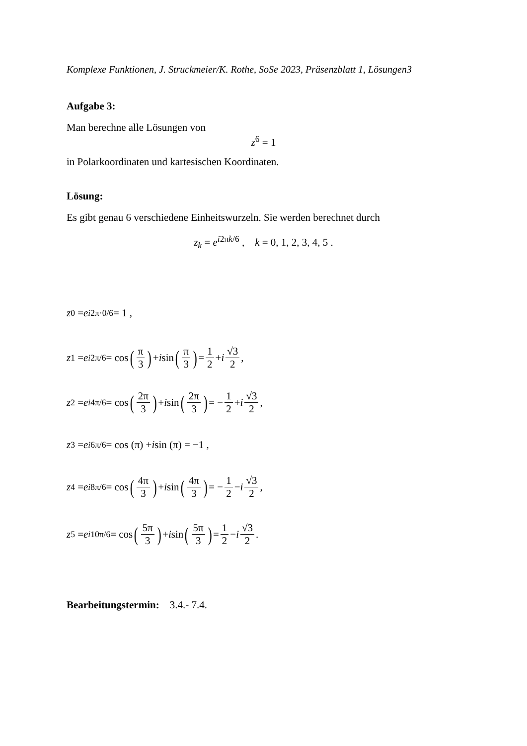Komplexe Funktionen, J. Struckmeier/K. Rothe, SoSe 2023, Präsenzblatt 1, Lösungen3
Aufgabe 3:
Man berechne alle Lösungen von
z<sup>6</sup> = 1
in Polarkoordinaten und kartesischen Koordinaten.
Lösung:
Es gibt genau 6 verschiedene Einheitswurzeln. Sie werden berechnet durch
z<sub>k</sub> = e<sup>i2πk/6</sup> , k = 0, 1, 2, 3, 4, 5 .
z<sub>0</sub> = e<sup>i2π·0/6</sup> = 1 ,
z<sub>1</sub> = e<sup>i2π/6</sup> = cos (π 3) + i sin (π 3) = 1 2 + i √3 2 ,
z<sub>2</sub> = e<sup>i4π/6</sup> = cos (2π 3) + i sin (2π 3) = − 1 2 + i √3 2 ,
z<sub>3</sub> = e<sup>i6π/6</sup> = cos (π) + i sin (π) = −1 ,
z<sub>4</sub> = e<sup>i8π/6</sup> = cos (4π 3) + i sin (4π 3) = − 1 2 − i √3 2 ,
z<sub>5</sub> = e<sup>i10π/6</sup> = cos (5π 3) + i sin (5π 3) = 1 2 − i √3 2 .
Bearbeitungstermin: 3.4.- 7.4.